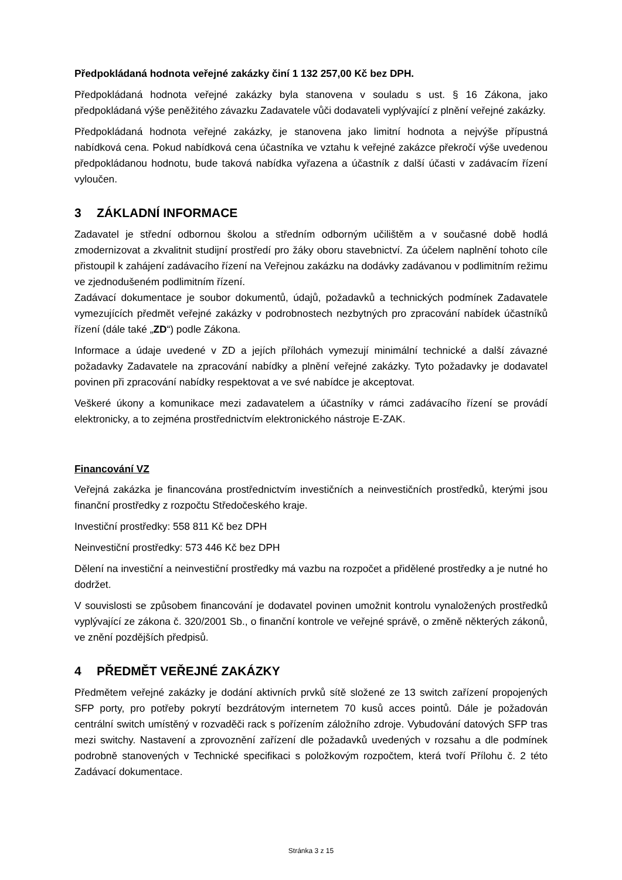Předpokládaná hodnota veřejné zakázky činí 1 132 257,00 Kč bez DPH.
Předpokládaná hodnota veřejné zakázky byla stanovena v souladu s ust. § 16 Zákona, jako předpokládaná výše peněžitého závazku Zadavatele vůči dodavateli vyplývající z plnění veřejné zakázky.
Předpokládaná hodnota veřejné zakázky, je stanovena jako limitní hodnota a nejvýše přípustná nabídková cena. Pokud nabídková cena účastníka ve vztahu k veřejné zakázce překročí výše uvedenou předpokládanou hodnotu, bude taková nabídka vyřazena a účastník z další účasti v zadávacím řízení vyloučen.
3 ZÁKLADNÍ INFORMACE
Zadavatel je střední odbornou školou a středním odborným učilištěm a v současné době hodlá zmodernizovat a zkvalitnit studijní prostředí pro žáky oboru stavebnictví. Za účelem naplnění tohoto cíle přistoupil k zahájení zadávacího řízení na Veřejnou zakázku na dodávky zadávanou v podlimitním režimu ve zjednodušeném podlimitním řízení.
Zadávací dokumentace je soubor dokumentů, údajů, požadavků a technických podmínek Zadavatele vymezujících předmět veřejné zakázky v podrobnostech nezbytných pro zpracování nabídek účastníků řízení (dále také „ZD“) podle Zákona.
Informace a údaje uvedené v ZD a jejích přílohách vymezují minimální technické a další závazné požadavky Zadavatele na zpracování nabídky a plnění veřejné zakázky. Tyto požadavky je dodavatel povinen při zpracování nabídky respektovat a ve své nabídce je akceptovat.
Veškeré úkony a komunikace mezi zadavatelem a účastníky v rámci zadávacího řízení se provádí elektronicky, a to zejména prostřednictvím elektronického nástroje E-ZAK.
Financování VZ
Veřejná zakázka je financována prostřednictvím investičních a neinvestičních prostředků, kterými jsou finanční prostředky z rozpočtu Středočeského kraje.
Investiční prostředky: 558 811 Kč bez DPH
Neinvestiční prostředky: 573 446 Kč bez DPH
Dělení na investiční a neinvestiční prostředky má vazbu na rozpočet a přidělené prostředky a je nutné ho dodržet.
V souvislosti se způsobem financování je dodavatel povinen umožnit kontrolu vynaložených prostředků vyplývající ze zákona č. 320/2001 Sb., o finanční kontrole ve veřejné správě, o změně některých zákonů, ve znění pozdějších předpisů.
4 PŘEDMĚT VEŘEJNÉ ZAKÁZKY
Předmětem veřejné zakázky je dodání aktivních prvků sítě složené ze 13 switch zařízení propojených SFP porty, pro potřeby pokrytí bezdrátovým internetem 70 kusů acces pointů. Dále je požadován centrální switch umístěný v rozvaděči rack s pořízením záložního zdroje. Vybudování datových SFP tras mezi switchy. Nastavení a zprovoznění zařízení dle požadavků uvedených v rozsahu a dle podmínek podrobně stanovených v Technické specifikaci s položkovým rozpočtem, která tvoří Přílohu č. 2 této Zadávací dokumentace.
Stránka 3 z 15